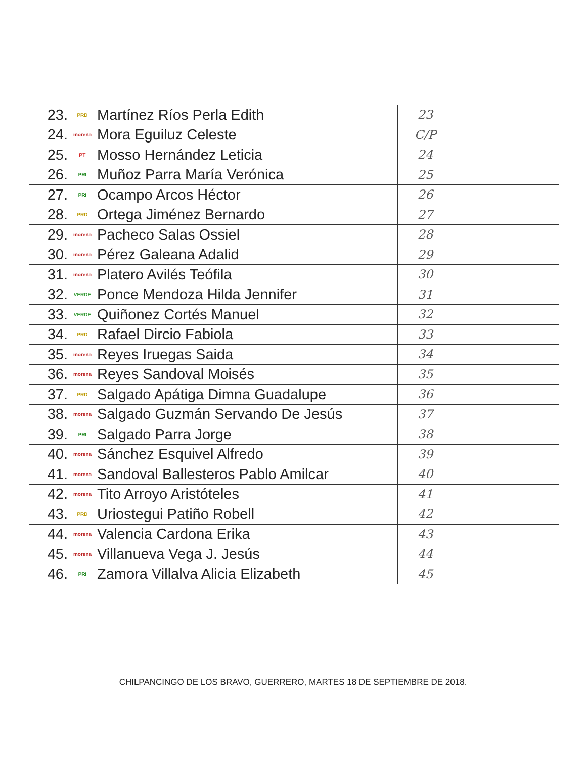| 23. | PRD | Martínez Ríos Perla Edith | 23 | | |
| 24. | morena | Mora Eguiluz Celeste | C/P | | |
| 25. | PT | Mosso Hernández Leticia | 24 | | |
| 26. | PRI | Muñoz Parra María Verónica | 25 | | |
| 27. | PRI | Ocampo Arcos Héctor | 26 | | |
| 28. | PRD | Ortega Jiménez Bernardo | 27 | | |
| 29. | morena | Pacheco Salas Ossiel | 28 | | |
| 30. | morena | Pérez Galeana Adalid | 29 | | |
| 31. | morena | Platero Avilés Teófila | 30 | | |
| 32. | VERDE | Ponce Mendoza Hilda Jennifer | 31 | | |
| 33. | VERDE | Quiñonez Cortés Manuel | 32 | | |
| 34. | PRD | Rafael Dircio Fabiola | 33 | | |
| 35. | morena | Reyes Iruegas Saida | 34 | | |
| 36. | morena | Reyes Sandoval Moisés | 35 | | |
| 37. | PRD | Salgado Apátiga Dimna Guadalupe | 36 | | |
| 38. | morena | Salgado Guzmán Servando De Jesús | 37 | | |
| 39. | PRI | Salgado Parra Jorge | 38 | | |
| 40. | morena | Sánchez Esquivel Alfredo | 39 | | |
| 41. | morena | Sandoval Ballesteros Pablo Amilcar | 40 | | |
| 42. | morena | Tito Arroyo Aristóteles | 41 | | |
| 43. | PRD | Uriostegui Patiño Robell | 42 | | |
| 44. | morena | Valencia Cardona Erika | 43 | | |
| 45. | morena | Villanueva Vega J. Jesús | 44 | | |
| 46. | PRI | Zamora Villalva Alicia Elizabeth | 45 | | |
CHILPANCINGO DE LOS BRAVO, GUERRERO, MARTES 18 DE SEPTIEMBRE DE 2018.